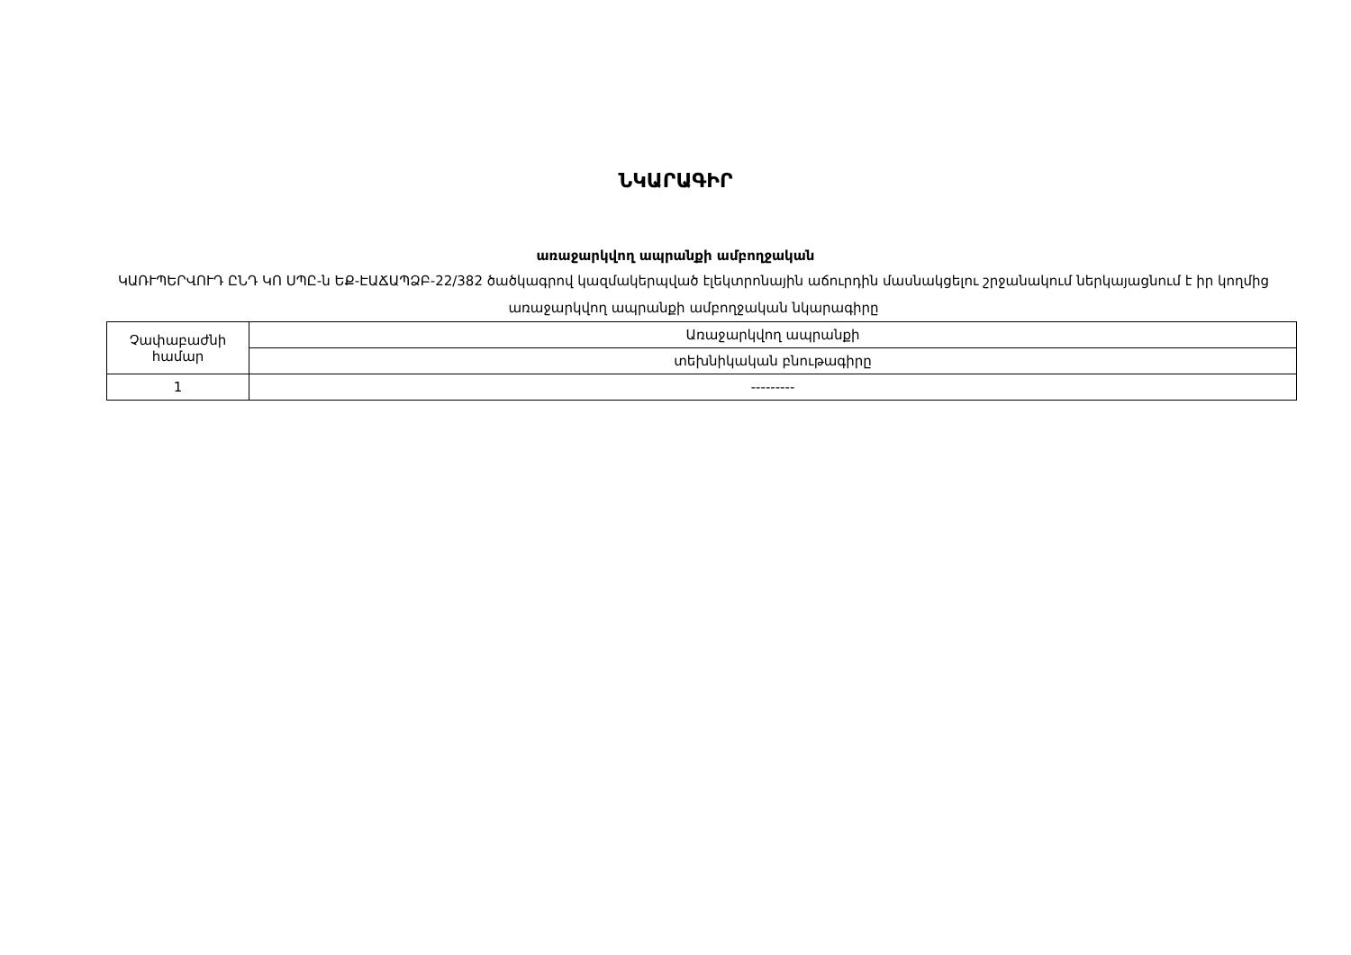ՆԿԱՐԱԳԻՐ
առաջարկվող ապրանքի ամբողջական
ԿԱՌՒՊԵՐՎՈՒԴ ԸՆԴ ԿՈ ՍՊԸ-ն ԵՔ-ԷԱՃԱՊՁԲ-22/382 ծածկագրով կազմակերպված էլեկտրոնային աճուրդին մասնակցելու շրջանակում ներկայացնում է իր կողմից առաջարկվող ապրանքի ամբողջական նկարագիրը
| Չափաբաժնի համար | Առաջարկվող ապրանքի |
| | տեխնիկական բնութագիրը |
| 1 | --------- |